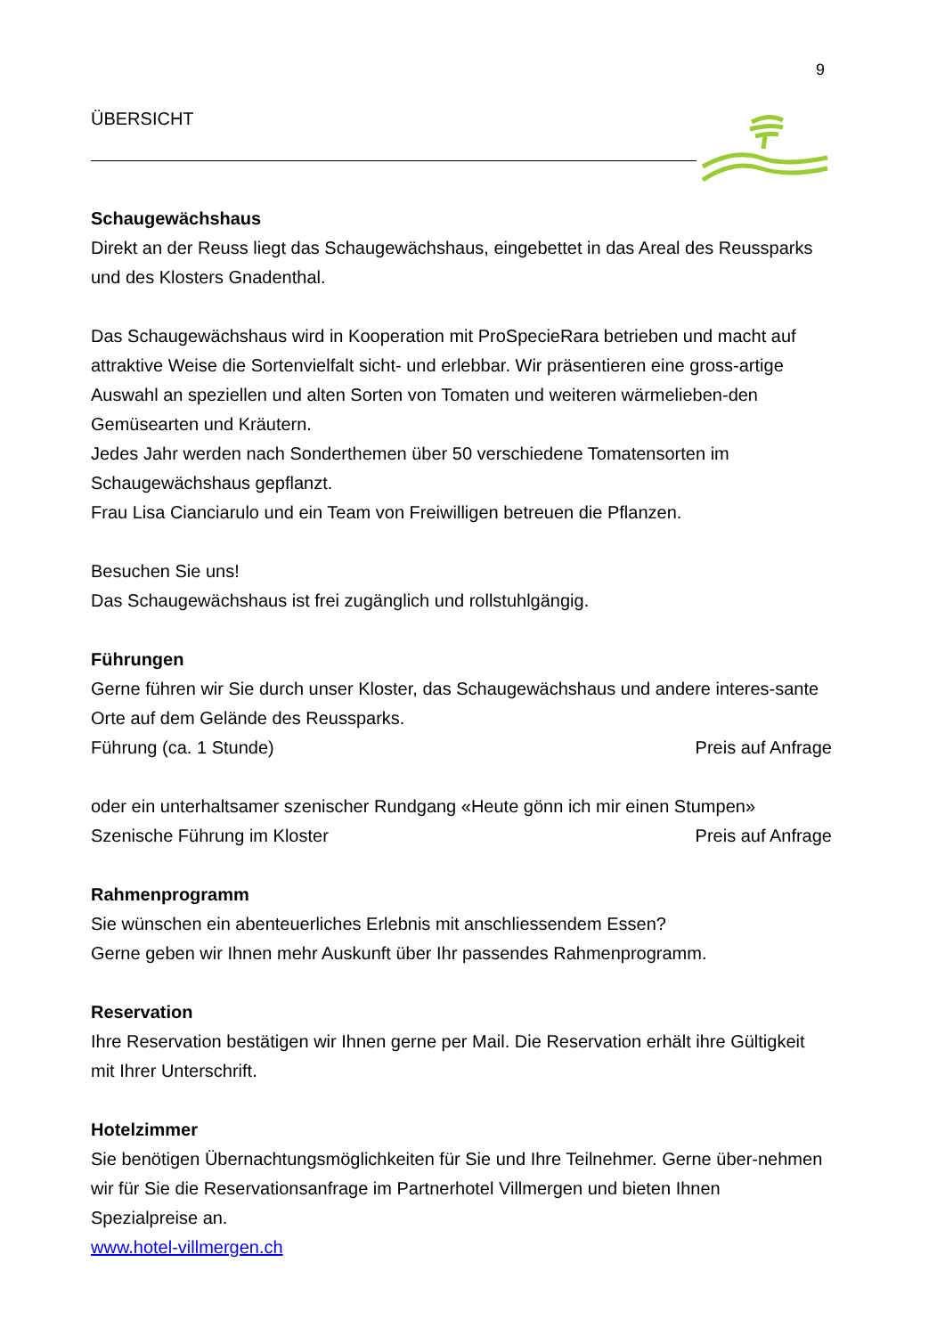9
ÜBERSICHT
Schaugewächshaus
Direkt an der Reuss liegt das Schaugewächshaus, eingebettet in das Areal des Reussparks und des Klosters Gnadenthal.
Das Schaugewächshaus wird in Kooperation mit ProSpecieRara betrieben und macht auf attraktive Weise die Sortenvielfalt sicht- und erlebbar. Wir präsentieren eine gross-artige Auswahl an speziellen und alten Sorten von Tomaten und weiteren wärmelieben-den Gemüsearten und Kräutern.
Jedes Jahr werden nach Sonderthemen über 50 verschiedene Tomatensorten im Schaugewächshaus gepflanzt.
Frau Lisa Cianciarulo und ein Team von Freiwilligen betreuen die Pflanzen.
Besuchen Sie uns!
Das Schaugewächshaus ist frei zugänglich und rollstuhlgängig.
Führungen
Gerne führen wir Sie durch unser Kloster, das Schaugewächshaus und andere interes-sante Orte auf dem Gelände des Reussparks.
Führung (ca. 1 Stunde) Preis auf Anfrage
oder ein unterhaltsamer szenischer Rundgang «Heute gönn ich mir einen Stumpen»
Szenische Führung im Kloster Preis auf Anfrage
Rahmenprogramm
Sie wünschen ein abenteuerliches Erlebnis mit anschliessendem Essen?
Gerne geben wir Ihnen mehr Auskunft über Ihr passendes Rahmenprogramm.
Reservation
Ihre Reservation bestätigen wir Ihnen gerne per Mail. Die Reservation erhält ihre Gültigkeit mit Ihrer Unterschrift.
Hotelzimmer
Sie benötigen Übernachtungsmöglichkeiten für Sie und Ihre Teilnehmer. Gerne über-nehmen wir für Sie die Reservationsanfrage im Partnerhotel Villmergen und bieten Ihnen Spezialpreise an.
www.hotel-villmergen.ch